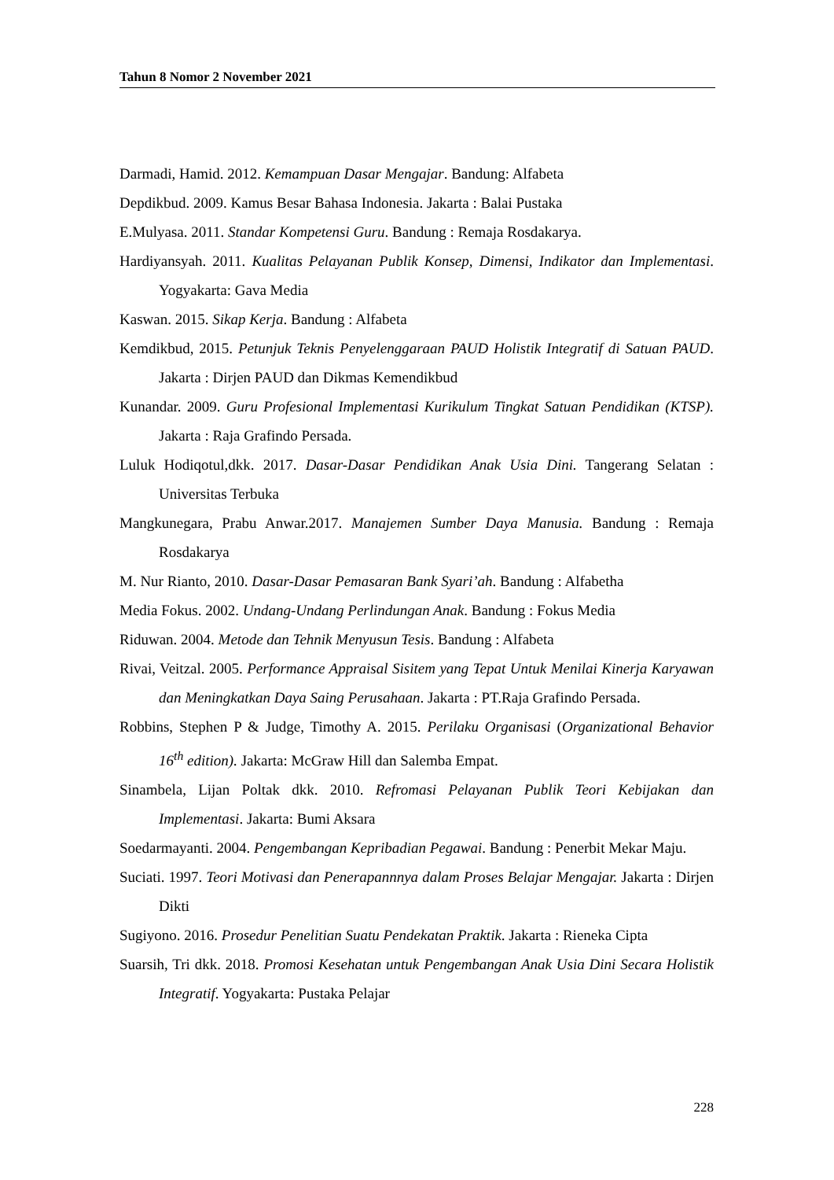Tahun 8 Nomor 2 November 2021
Darmadi, Hamid. 2012. Kemampuan Dasar Mengajar. Bandung: Alfabeta
Depdikbud. 2009. Kamus Besar Bahasa Indonesia. Jakarta : Balai Pustaka
E.Mulyasa. 2011. Standar Kompetensi Guru. Bandung : Remaja Rosdakarya.
Hardiyansyah. 2011. Kualitas Pelayanan Publik Konsep, Dimensi, Indikator dan Implementasi. Yogyakarta: Gava Media
Kaswan. 2015. Sikap Kerja. Bandung : Alfabeta
Kemdikbud, 2015. Petunjuk Teknis Penyelenggaraan PAUD Holistik Integratif di Satuan PAUD. Jakarta : Dirjen PAUD dan Dikmas Kemendikbud
Kunandar. 2009. Guru Profesional Implementasi Kurikulum Tingkat Satuan Pendidikan (KTSP). Jakarta : Raja Grafindo Persada.
Luluk Hodiqotul,dkk. 2017. Dasar-Dasar Pendidikan Anak Usia Dini. Tangerang Selatan : Universitas Terbuka
Mangkunegara, Prabu Anwar.2017. Manajemen Sumber Daya Manusia. Bandung : Remaja Rosdakarya
M. Nur Rianto, 2010. Dasar-Dasar Pemasaran Bank Syari’ah. Bandung : Alfabetha
Media Fokus. 2002. Undang-Undang Perlindungan Anak. Bandung : Fokus Media
Riduwan. 2004. Metode dan Tehnik Menyusun Tesis. Bandung : Alfabeta
Rivai, Veitzal. 2005. Performance Appraisal Sisitem yang Tepat Untuk Menilai Kinerja Karyawan dan Meningkatkan Daya Saing Perusahaan. Jakarta : PT.Raja Grafindo Persada.
Robbins, Stephen P & Judge, Timothy A. 2015. Perilaku Organisasi (Organizational Behavior 16<sup>th</sup> edition). Jakarta: McGraw Hill dan Salemba Empat.
Sinambela, Lijan Poltak dkk. 2010. Refromasi Pelayanan Publik Teori Kebijakan dan Implementasi. Jakarta: Bumi Aksara
Soedarmayanti. 2004. Pengembangan Kepribadian Pegawai. Bandung : Penerbit Mekar Maju.
Suciati. 1997. Teori Motivasi dan Penerapannnya dalam Proses Belajar Mengajar. Jakarta : Dirjen Dikti
Sugiyono. 2016. Prosedur Penelitian Suatu Pendekatan Praktik. Jakarta : Rieneka Cipta
Suarsih, Tri dkk. 2018. Promosi Kesehatan untuk Pengembangan Anak Usia Dini Secara Holistik Integratif. Yogyakarta: Pustaka Pelajar
228